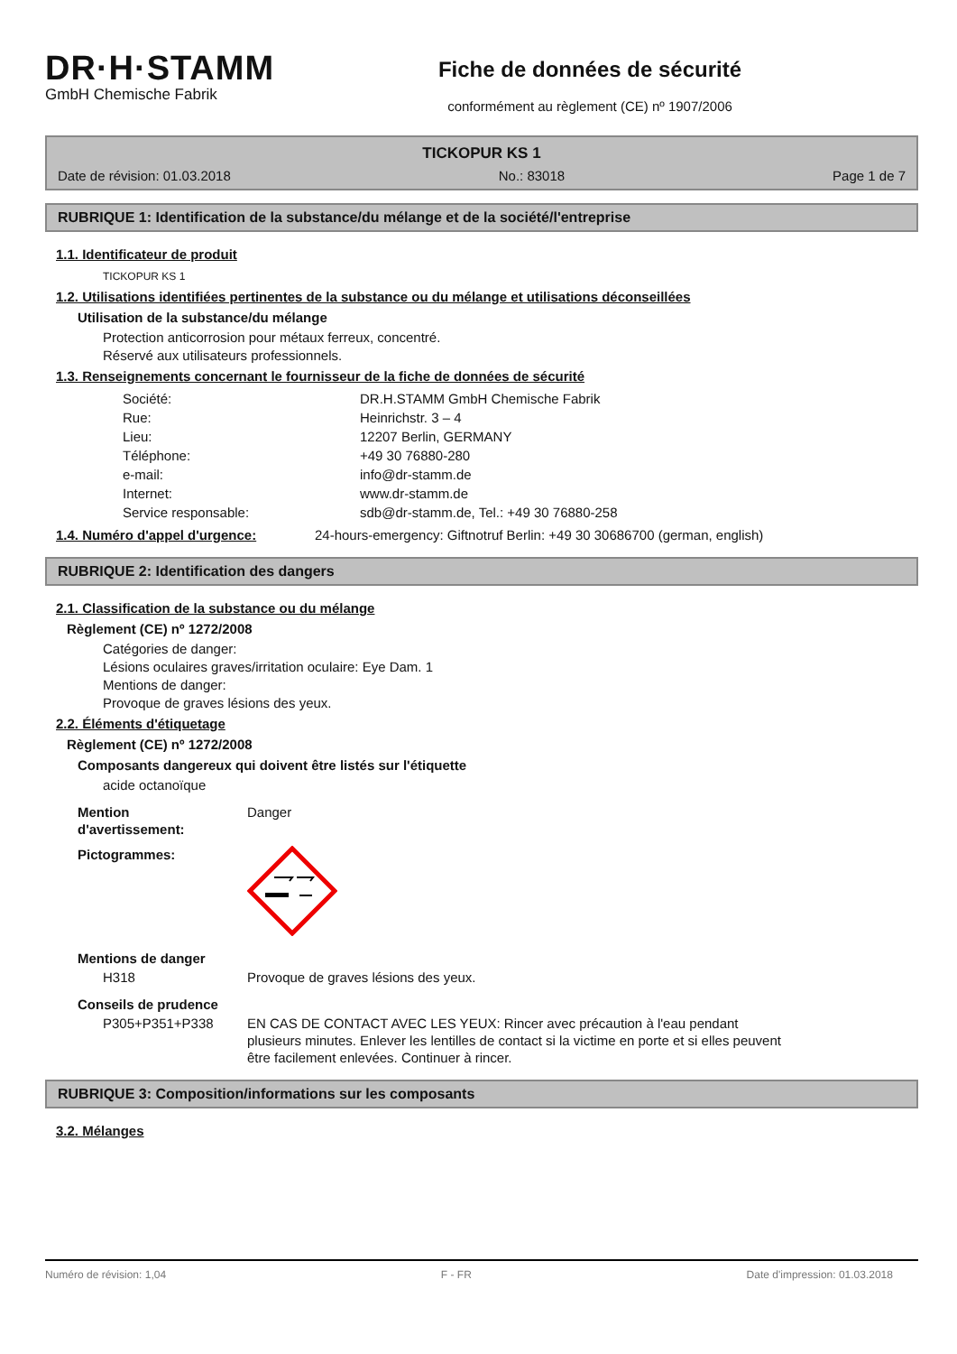DR·H·STAMM
GmbH Chemische Fabrik
Fiche de données de sécurité
conformément au règlement (CE) nº 1907/2006
TICKOPUR KS 1
Date de révision: 01.03.2018 No.: 83018 Page 1 de 7
RUBRIQUE 1: Identification de la substance/du mélange et de la société/l'entreprise
1.1. Identificateur de produit
TICKOPUR KS 1
1.2. Utilisations identifiées pertinentes de la substance ou du mélange et utilisations déconseillées
Utilisation de la substance/du mélange
Protection anticorrosion pour métaux ferreux, concentré.
Réservé aux utilisateurs professionnels.
1.3. Renseignements concernant le fournisseur de la fiche de données de sécurité
| Société: | DR.H.STAMM GmbH Chemische Fabrik |
| Rue: | Heinrichstr. 3 – 4 |
| Lieu: | 12207 Berlin, GERMANY |
| Téléphone: | +49 30 76880-280 |
| e-mail: | info@dr-stamm.de |
| Internet: | www.dr-stamm.de |
| Service responsable: | sdb@dr-stamm.de, Tel.: +49 30 76880-258 |
| 1.4. Numéro d'appel d'urgence: | 24-hours-emergency: Giftnotruf Berlin: +49 30 30686700 (german, english) |
RUBRIQUE 2: Identification des dangers
2.1. Classification de la substance ou du mélange
Règlement (CE) nº 1272/2008
Catégories de danger:
Lésions oculaires graves/irritation oculaire: Eye Dam. 1
Mentions de danger:
Provoque de graves lésions des yeux.
2.2. Éléments d'étiquetage
Règlement (CE) nº 1272/2008
Composants dangereux qui doivent être listés sur l'étiquette
acide octanoïque
| Mention d'avertissement: | Danger |
| Pictogrammes: | |
| Mentions de danger | |
| H318 | Provoque de graves lésions des yeux. |
| Conseils de prudence | |
| P305+P351+P338 | EN CAS DE CONTACT AVEC LES YEUX: Rincer avec précaution à l'eau pendant plusieurs minutes. Enlever les lentilles de contact si la victime en porte et si elles peuvent être facilement enlevées. Continuer à rincer. |
RUBRIQUE 3: Composition/informations sur les composants
3.2. Mélanges
Numéro de révision: 1,04 F - FR Date d'impression: 01.03.2018